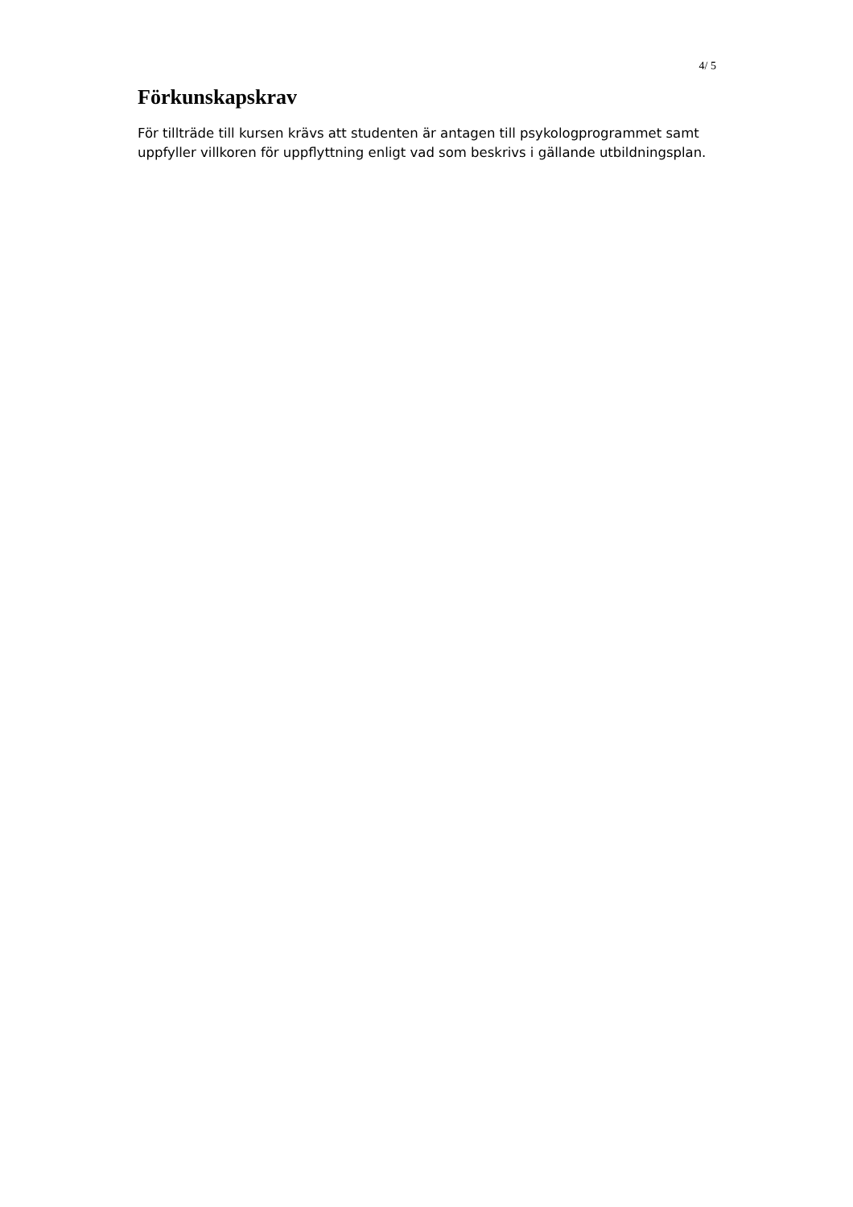4/ 5
Förkunskapskrav
För tillträde till kursen krävs att studenten är antagen till psykologprogrammet samt uppfyller villkoren för uppflyttning enligt vad som beskrivs i gällande utbildningsplan.